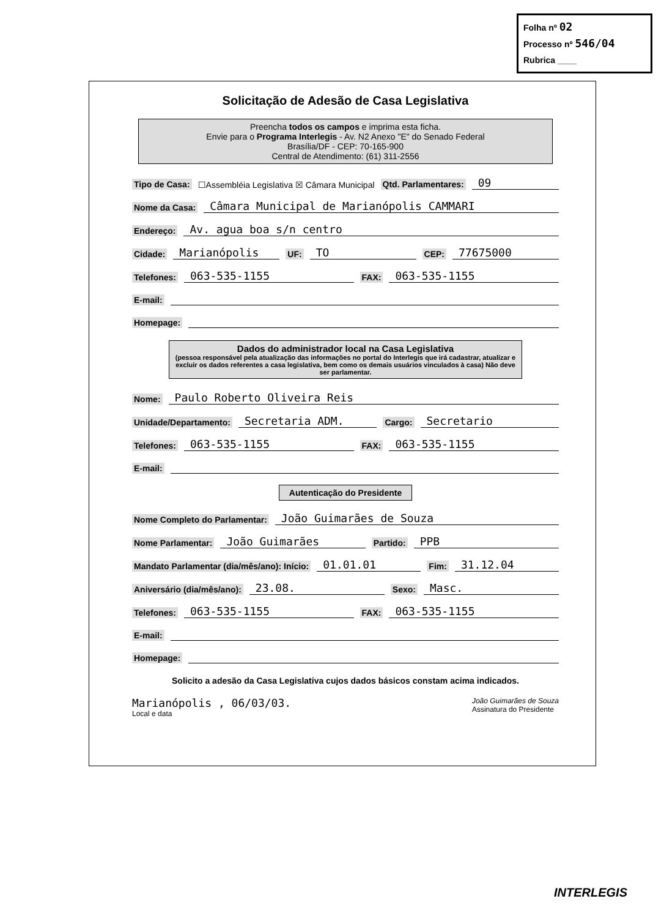Folha nº 02
Processo nº 546/04
Rubrica ____
Solicitação de Adesão de Casa Legislativa
Preencha todos os campos e imprima esta ficha.
Envie para o Programa Interlegis - Av. N2 Anexo "E" do Senado Federal
Brasília/DF - CEP: 70-165-900
Central de Atendimento: (61) 311-2556
Tipo de Casa: ☐Assembléia Legislativa ☒ Câmara Municipal Qtd. Parlamentares: 09
Nome da Casa: Câmara Municipal de Marianópolis CAMMARI
Endereço: Av. agua boa s/n centro
Cidade: Marianópolis UF: TO CEP: 77675000
Telefones: 063-535-1155 FAX: 063-535-1155
E-mail:
Homepage:
Dados do administrador local na Casa Legislativa
(pessoa responsável pela atualização das informações no portal do Interlegis que irá cadastrar, atualizar e excluir os dados referentes a casa legislativa, bem como os demais usuários vinculados à casa) Não deve ser parlamentar.
Nome: Paulo Roberto Oliveira Reis
Unidade/Departamento: Secretaria ADM. Cargo: Secretario
Telefones: 063-535-1155 FAX: 063-535-1155
E-mail:
Autenticação do Presidente
Nome Completo do Parlamentar: João Guimarães de Souza
Nome Parlamentar: João Guimarães Partido: PPB
Mandato Parlamentar (dia/mês/ano): Início: 01.01.01 Fim: 31.12.04
Aniversário (dia/mês/ano): 23.08. Sexo: Masc.
Telefones: 063-535-1155 FAX: 063-535-1155
E-mail:
Homepage:
Solicito a adesão da Casa Legislativa cujos dados básicos constam acima indicados.
Marianópolis , 06/03/03.
Local e data
João Guimarães de Souza
Assinatura do Presidente
INTERLEGIS